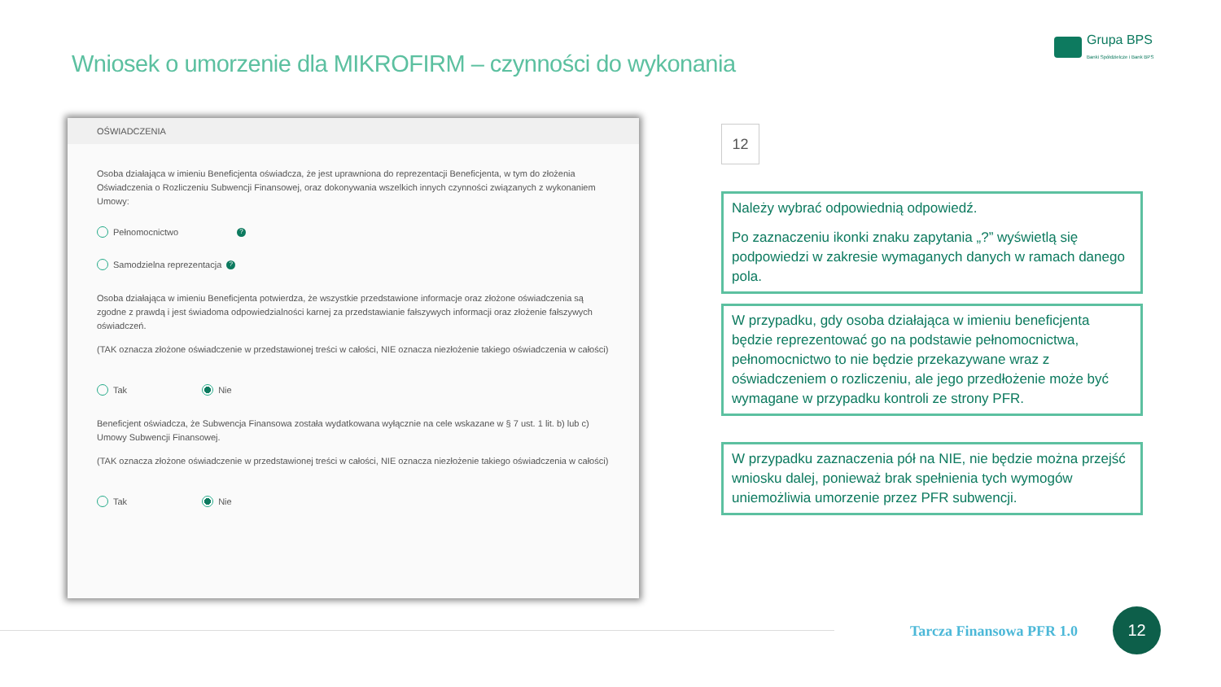Wniosek o umorzenie dla MIKROFIRM – czynności do wykonania
Grupa BPS
Banki Spółdzielcze i Bank BPS
OŚWIADCZENIA
Osoba działająca w imieniu Beneficjenta oświadcza, że jest uprawniona do reprezentacji Beneficjenta, w tym do złożenia Oświadczenia o Rozliczeniu Subwencji Finansowej, oraz dokonywania wszelkich innych czynności związanych z wykonaniem Umowy:
Pełnomocnictwo ?
Samodzielna reprezentacja ?
Osoba działająca w imieniu Beneficjenta potwierdza, że wszystkie przedstawione informacje oraz złożone oświadczenia są zgodne z prawdą i jest świadoma odpowiedzialności karnej za przedstawianie fałszywych informacji oraz złożenie fałszywych oświadczeń.
(TAK oznacza złożone oświadczenie w przedstawionej treści w całości, NIE oznacza niezłożenie takiego oświadczenia w całości)
Tak Nie
Beneficjent oświadcza, że Subwencja Finansowa została wydatkowana wyłącznie na cele wskazane w § 7 ust. 1 lit. b) lub c) Umowy Subwencji Finansowej.
(TAK oznacza złożone oświadczenie w przedstawionej treści w całości, NIE oznacza niezłożenie takiego oświadczenia w całości)
Tak Nie
12
Należy wybrać odpowiednią odpowiedź.
Po zaznaczeniu ikonki znaku zapytania „?” wyświetlą się podpowiedzi w zakresie wymaganych danych w ramach danego pola.
W przypadku, gdy osoba działająca w imieniu beneficjenta będzie reprezentować go na podstawie pełnomocnictwa, pełnomocnictwo to nie będzie przekazywane wraz z oświadczeniem o rozliczeniu, ale jego przedłożenie może być wymagane w przypadku kontroli ze strony PFR.
W przypadku zaznaczenia pół na NIE, nie będzie można przejść wniosku dalej, ponieważ brak spełnienia tych wymogów uniemożliwia umorzenie przez PFR subwencji.
Tarcza Finansowa PFR 1.0
12